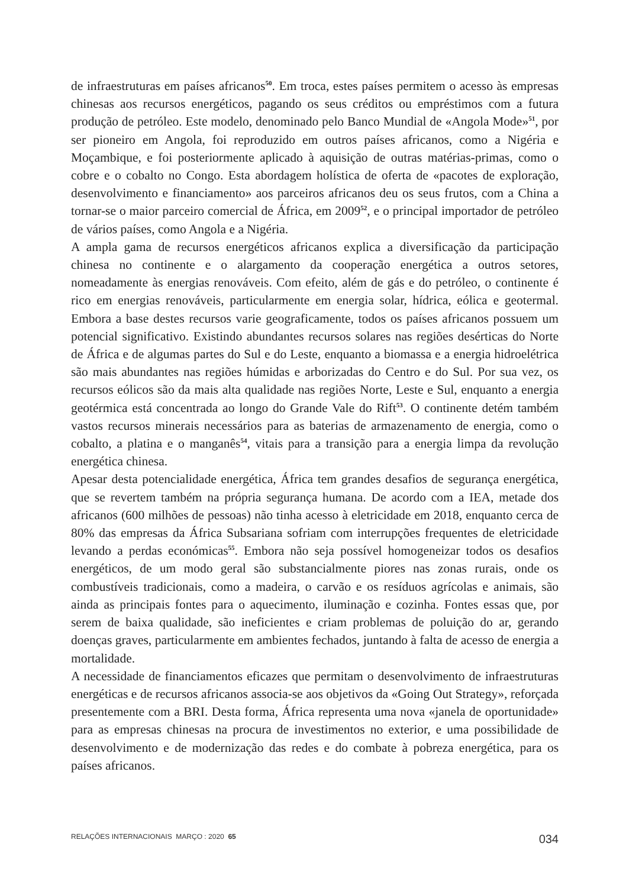de infraestruturas em países africanos<sup>50</sup>. Em troca, estes países permitem o acesso às empresas chinesas aos recursos energéticos, pagando os seus créditos ou empréstimos com a futura produção de petróleo. Este modelo, denominado pelo Banco Mundial de «Angola Mode»<sup>51</sup>, por ser pioneiro em Angola, foi reproduzido em outros países africanos, como a Nigéria e Moçambique, e foi posteriormente aplicado à aquisição de outras matérias-primas, como o cobre e o cobalto no Congo. Esta abordagem holística de oferta de «pacotes de exploração, desenvolvimento e financiamento» aos parceiros africanos deu os seus frutos, com a China a tornar-se o maior parceiro comercial de África, em 2009<sup>52</sup>, e o principal importador de petróleo de vários países, como Angola e a Nigéria.
A ampla gama de recursos energéticos africanos explica a diversificação da participação chinesa no continente e o alargamento da cooperação energética a outros setores, nomeadamente às energias renováveis. Com efeito, além de gás e do petróleo, o continente é rico em energias renováveis, particularmente em energia solar, hídrica, eólica e geotermal. Embora a base destes recursos varie geograficamente, todos os países africanos possuem um potencial significativo. Existindo abundantes recursos solares nas regiões desérticas do Norte de África e de algumas partes do Sul e do Leste, enquanto a biomassa e a energia hidroelétrica são mais abundantes nas regiões húmidas e arborizadas do Centro e do Sul. Por sua vez, os recursos eólicos são da mais alta qualidade nas regiões Norte, Leste e Sul, enquanto a energia geotérmica está concentrada ao longo do Grande Vale do Rift<sup>53</sup>. O continente detém também vastos recursos minerais necessários para as baterias de armazenamento de energia, como o cobalto, a platina e o manganês<sup>54</sup>, vitais para a transição para a energia limpa da revolução energética chinesa.
Apesar desta potencialidade energética, África tem grandes desafios de segurança energética, que se revertem também na própria segurança humana. De acordo com a IEA, metade dos africanos (600 milhões de pessoas) não tinha acesso à eletricidade em 2018, enquanto cerca de 80% das empresas da África Subsariana sofriam com interrupções frequentes de eletricidade levando a perdas económicas<sup>55</sup>. Embora não seja possível homogeneizar todos os desafios energéticos, de um modo geral são substancialmente piores nas zonas rurais, onde os combustíveis tradicionais, como a madeira, o carvão e os resíduos agrícolas e animais, são ainda as principais fontes para o aquecimento, iluminação e cozinha. Fontes essas que, por serem de baixa qualidade, são ineficientes e criam problemas de poluição do ar, gerando doenças graves, particularmente em ambientes fechados, juntando à falta de acesso de energia a mortalidade.
A necessidade de financiamentos eficazes que permitam o desenvolvimento de infraestruturas energéticas e de recursos africanos associa-se aos objetivos da «Going Out Strategy», reforçada presentemente com a BRI. Desta forma, África representa uma nova «janela de oportunidade» para as empresas chinesas na procura de investimentos no exterior, e uma possibilidade de desenvolvimento e de modernização das redes e do combate à pobreza energética, para os países africanos.
RELAÇÕES INTERNACIONAIS MARÇO : 2020 65 034